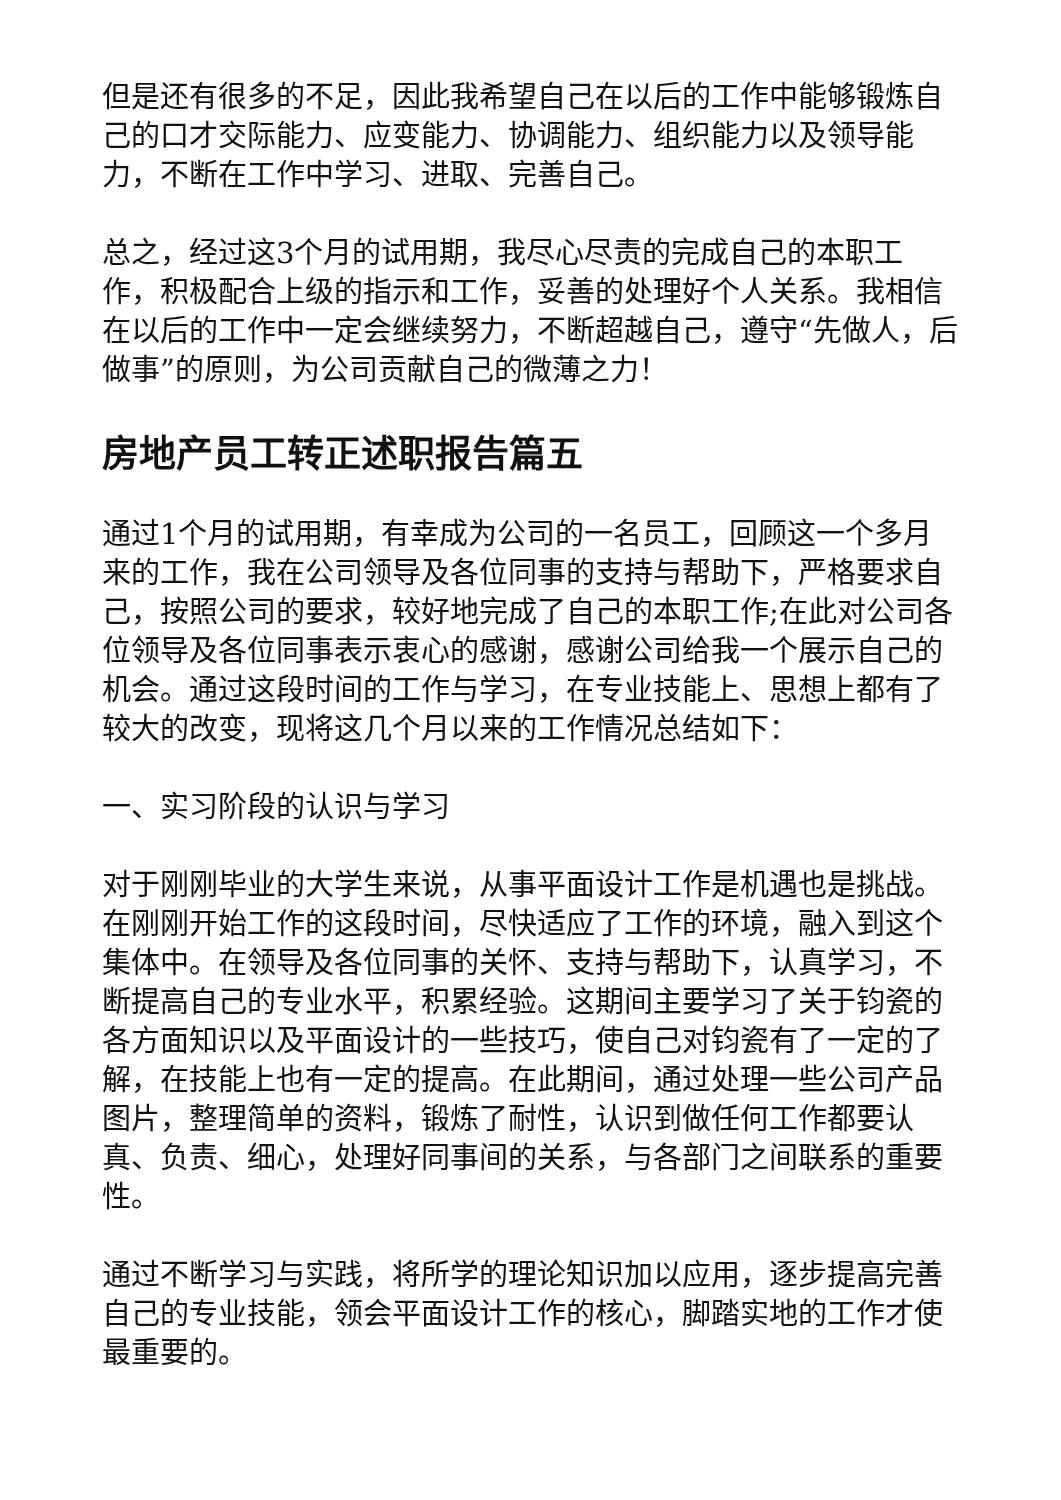但是还有很多的不足，因此我希望自己在以后的工作中能够锻炼自己的口才交际能力、应变能力、协调能力、组织能力以及领导能力，不断在工作中学习、进取、完善自己。
总之，经过这3个月的试用期，我尽心尽责的完成自己的本职工作，积极配合上级的指示和工作，妥善的处理好个人关系。我相信在以后的工作中一定会继续努力，不断超越自己，遵守“先做人，后做事”的原则，为公司贡献自己的微薄之力！
房地产员工转正述职报告篇五
通过1个月的试用期，有幸成为公司的一名员工，回顾这一个多月来的工作，我在公司领导及各位同事的支持与帮助下，严格要求自己，按照公司的要求，较好地完成了自己的本职工作;在此对公司各位领导及各位同事表示衷心的感谢，感谢公司给我一个展示自己的机会。通过这段时间的工作与学习，在专业技能上、思想上都有了较大的改变，现将这几个月以来的工作情况总结如下：
一、实习阶段的认识与学习
对于刚刚毕业的大学生来说，从事平面设计工作是机遇也是挑战。在刚刚开始工作的这段时间，尽快适应了工作的环境，融入到这个集体中。在领导及各位同事的关怀、支持与帮助下，认真学习，不断提高自己的专业水平，积累经验。这期间主要学习了关于钧瓷的各方面知识以及平面设计的一些技巧，使自己对钧瓷有了一定的了解，在技能上也有一定的提高。在此期间，通过处理一些公司产品图片，整理简单的资料，锻炼了耐性，认识到做任何工作都要认真、负责、细心，处理好同事间的关系，与各部门之间联系的重要性。
通过不断学习与实践，将所学的理论知识加以应用，逐步提高完善自己的专业技能，领会平面设计工作的核心，脚踏实地的工作才使最重要的。